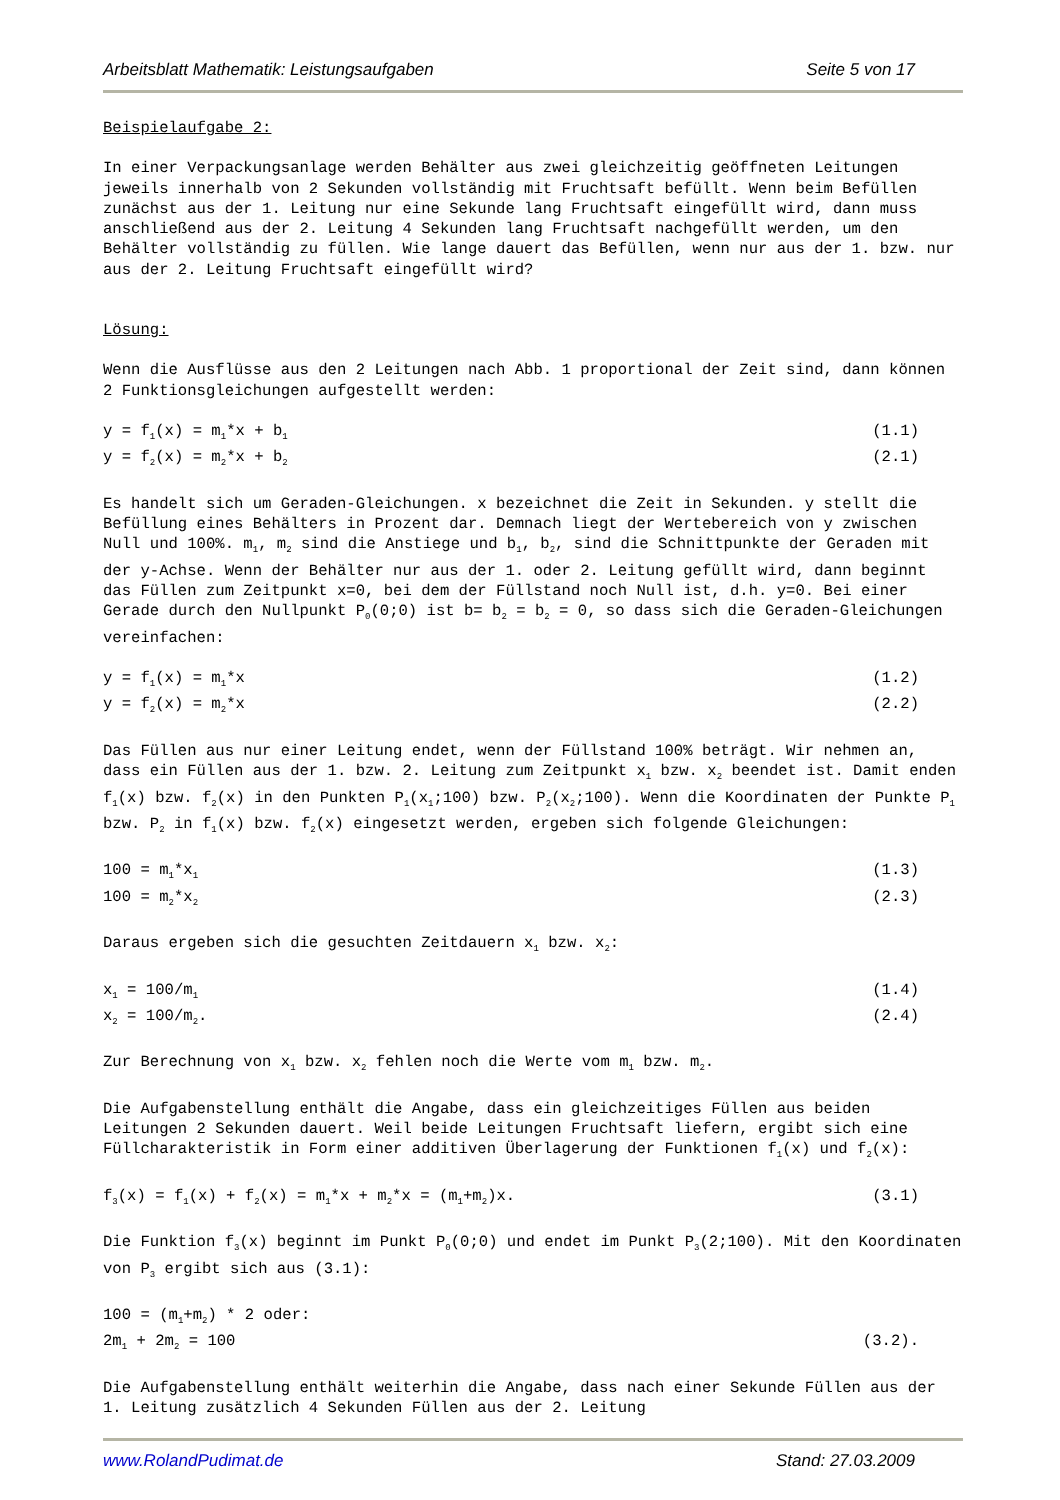Arbeitsblatt Mathematik: Leistungsaufgaben Seite 5 von 17
Beispielaufgabe 2:
In einer Verpackungsanlage werden Behälter aus zwei gleichzeitig geöffneten Leitungen jeweils innerhalb von 2 Sekunden vollständig mit Fruchtsaft befüllt. Wenn beim Befüllen zunächst aus der 1. Leitung nur eine Sekunde lang Fruchtsaft eingefüllt wird, dann muss anschließend aus der 2. Leitung 4 Sekunden lang Fruchtsaft nachgefüllt werden, um den Behälter vollständig zu füllen. Wie lange dauert das Befüllen, wenn nur aus der 1. bzw. nur aus der 2. Leitung Fruchtsaft eingefüllt wird?
Lösung:
Wenn die Ausflüsse aus den 2 Leitungen nach Abb. 1 proportional der Zeit sind, dann können 2 Funktionsgleichungen aufgestellt werden:
y = f<sub>1</sub>(x) = m<sub>1</sub>*x + b<sub>1</sub> (1.1)
y = f<sub>2</sub>(x) = m<sub>2</sub>*x + b<sub>2</sub> (2.1)
Es handelt sich um Geraden-Gleichungen. x bezeichnet die Zeit in Sekunden. y stellt die Befüllung eines Behälters in Prozent dar. Demnach liegt der Wertebereich von y zwischen Null und 100%. m<sub>1</sub>, m<sub>2</sub> sind die Anstiege und b<sub>1</sub>, b<sub>2</sub>, sind die Schnittpunkte der Geraden mit der y-Achse. Wenn der Behälter nur aus der 1. oder 2. Leitung gefüllt wird, dann beginnt das Füllen zum Zeitpunkt x=0, bei dem der Füllstand noch Null ist, d.h. y=0. Bei einer Gerade durch den Nullpunkt P<sub>0</sub>(0;0) ist b= b<sub>2</sub> = b<sub>2</sub> = 0, so dass sich die Geraden-Gleichungen vereinfachen:
y = f<sub>1</sub>(x) = m<sub>1</sub>*x (1.2)
y = f<sub>2</sub>(x) = m<sub>2</sub>*x (2.2)
Das Füllen aus nur einer Leitung endet, wenn der Füllstand 100% beträgt. Wir nehmen an, dass ein Füllen aus der 1. bzw. 2. Leitung zum Zeitpunkt x<sub>1</sub> bzw. x<sub>2</sub> beendet ist. Damit enden f<sub>1</sub>(x) bzw. f<sub>2</sub>(x) in den Punkten P<sub>1</sub>(x<sub>1</sub>;100) bzw. P<sub>2</sub>(x<sub>2</sub>;100). Wenn die Koordinaten der Punkte P<sub>1</sub> bzw. P<sub>2</sub> in f<sub>1</sub>(x) bzw. f<sub>2</sub>(x) eingesetzt werden, ergeben sich folgende Gleichungen:
100 = m<sub>1</sub>*x<sub>1</sub> (1.3)
100 = m<sub>2</sub>*x<sub>2</sub> (2.3)
Daraus ergeben sich die gesuchten Zeitdauern x<sub>1</sub> bzw. x<sub>2</sub>:
x<sub>1</sub> = 100/m<sub>1</sub> (1.4)
x<sub>2</sub> = 100/m<sub>2</sub>. (2.4)
Zur Berechnung von x<sub>1</sub> bzw. x<sub>2</sub> fehlen noch die Werte vom m<sub>1</sub> bzw. m<sub>2</sub>.
Die Aufgabenstellung enthält die Angabe, dass ein gleichzeitiges Füllen aus beiden Leitungen 2 Sekunden dauert. Weil beide Leitungen Fruchtsaft liefern, ergibt sich eine Füllcharakteristik in Form einer additiven Überlagerung der Funktionen f<sub>1</sub>(x) und f<sub>2</sub>(x):
f<sub>3</sub>(x) = f<sub>1</sub>(x) + f<sub>2</sub>(x) = m<sub>1</sub>*x + m<sub>2</sub>*x = (m<sub>1</sub>+m<sub>2</sub>)x. (3.1)
Die Funktion f<sub>3</sub>(x) beginnt im Punkt P<sub>0</sub>(0;0) und endet im Punkt P<sub>3</sub>(2;100). Mit den Koordinaten von P<sub>3</sub> ergibt sich aus (3.1):
100 = (m<sub>1</sub>+m<sub>2</sub>) * 2 oder:
2m<sub>1</sub> + 2m<sub>2</sub> = 100 (3.2).
Die Aufgabenstellung enthält weiterhin die Angabe, dass nach einer Sekunde Füllen aus der 1. Leitung zusätzlich 4 Sekunden Füllen aus der 2. Leitung
www.RolandPudimat.de Stand: 27.03.2009